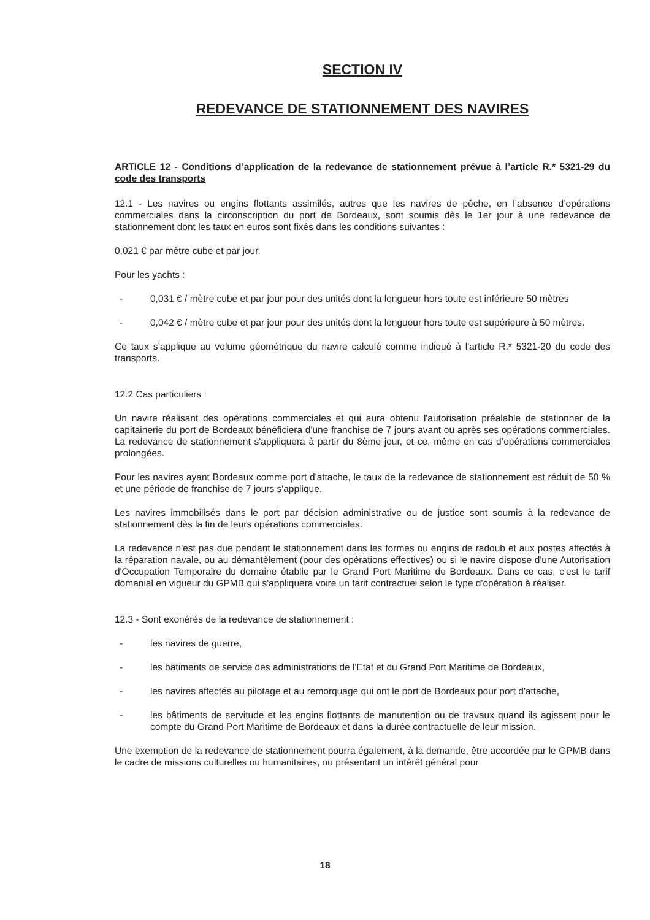SECTION IV
REDEVANCE DE STATIONNEMENT DES NAVIRES
ARTICLE 12 - Conditions d’application de la redevance de stationnement prévue à l’article R.* 5321-29 du code des transports
12.1 - Les navires ou engins flottants assimilés, autres que les navires de pêche, en l’absence d’opérations commerciales dans la circonscription du port de Bordeaux, sont soumis dès le 1er jour à une redevance de stationnement dont les taux en euros sont fixés dans les conditions suivantes :
0,021 € par mètre cube et par jour.
Pour les yachts :
- 0,031 € / mètre cube et par jour pour des unités dont la longueur hors toute est inférieure 50 mètres
- 0,042 € / mètre cube et par jour pour des unités dont la longueur hors toute est supérieure à 50 mètres.
Ce taux s’applique au volume géométrique du navire calculé comme indiqué à l'article R.* 5321-20 du code des transports.
12.2 Cas particuliers :
Un navire réalisant des opérations commerciales et qui aura obtenu l'autorisation préalable de stationner de la capitainerie du port de Bordeaux bénéficiera d'une franchise de 7 jours avant ou après ses opérations commerciales. La redevance de stationnement s'appliquera à partir du 8ème jour, et ce, même en cas d’opérations commerciales prolongées.
Pour les navires ayant Bordeaux comme port d'attache, le taux de la redevance de stationnement est réduit de 50 % et une période de franchise de 7 jours s'applique.
Les navires immobilisés dans le port par décision administrative ou de justice sont soumis à la redevance de stationnement dès la fin de leurs opérations commerciales.
La redevance n'est pas due pendant le stationnement dans les formes ou engins de radoub et aux postes affectés à la réparation navale, ou au démantèlement (pour des opérations effectives) ou si le navire dispose d'une Autorisation d'Occupation Temporaire du domaine établie par le Grand Port Maritime de Bordeaux. Dans ce cas, c'est le tarif domanial en vigueur du GPMB qui s'appliquera voire un tarif contractuel selon le type d'opération à réaliser.
12.3 - Sont exonérés de la redevance de stationnement :
- les navires de guerre,
- les bâtiments de service des administrations de l'Etat et du Grand Port Maritime de Bordeaux,
- les navires affectés au pilotage et au remorquage qui ont le port de Bordeaux pour port d'attache,
- les bâtiments de servitude et les engins flottants de manutention ou de travaux quand ils agissent pour le compte du Grand Port Maritime de Bordeaux et dans la durée contractuelle de leur mission.
Une exemption de la redevance de stationnement pourra également, à la demande, être accordée par le GPMB dans le cadre de missions culturelles ou humanitaires, ou présentant un intérêt général pour
18